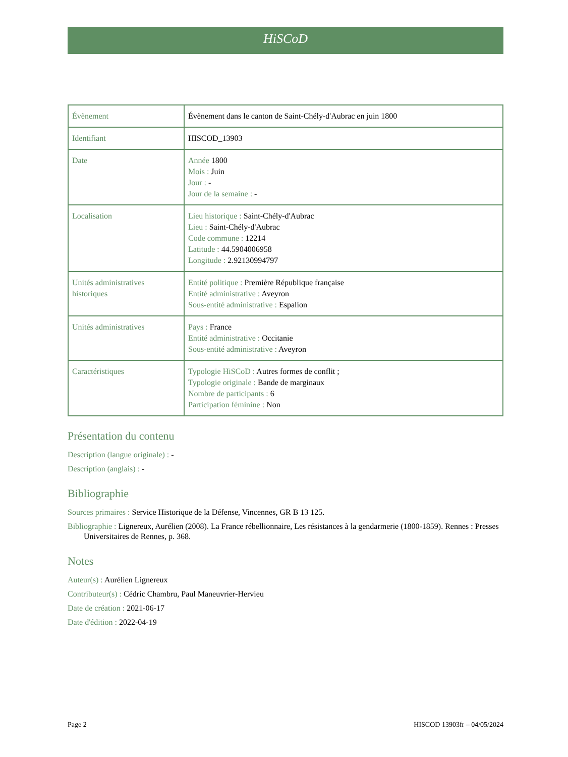HiSCoD
| Évènement | Évènement dans le canton de Saint-Chély-d'Aubrac en juin 1800 |
| Identifiant | HISCOD_13903 |
| Date | Année 1800 Mois : Juin Jour : - Jour de la semaine : - |
| Localisation | Lieu historique : Saint-Chély-d'Aubrac Lieu : Saint-Chély-d'Aubrac Code commune : 12214 Latitude : 44.5904006958 Longitude : 2.92130994797 |
| Unités administratives historiques | Entité politique : Première République française Entité administrative : Aveyron Sous-entité administrative : Espalion |
| Unités administratives | Pays : France Entité administrative : Occitanie Sous-entité administrative : Aveyron |
| Caractéristiques | Typologie HiSCoD : Autres formes de conflit ; Typologie originale : Bande de marginaux Nombre de participants : 6 Participation féminine : Non |
Présentation du contenu
Description (langue originale) : -
Description (anglais) : -
Bibliographie
Sources primaires : Service Historique de la Défense, Vincennes, GR B 13 125.
Bibliographie : Lignereux, Aurélien (2008). La France rébellionnaire, Les résistances à la gendarmerie (1800-1859). Rennes : Presses Universitaires de Rennes, p. 368.
Notes
Auteur(s) : Aurélien Lignereux
Contributeur(s) : Cédric Chambru, Paul Maneuvrier-Hervieu
Date de création : 2021-06-17
Date d'édition : 2022-04-19
Page 2 HISCOD 13903fr – 04/05/2024